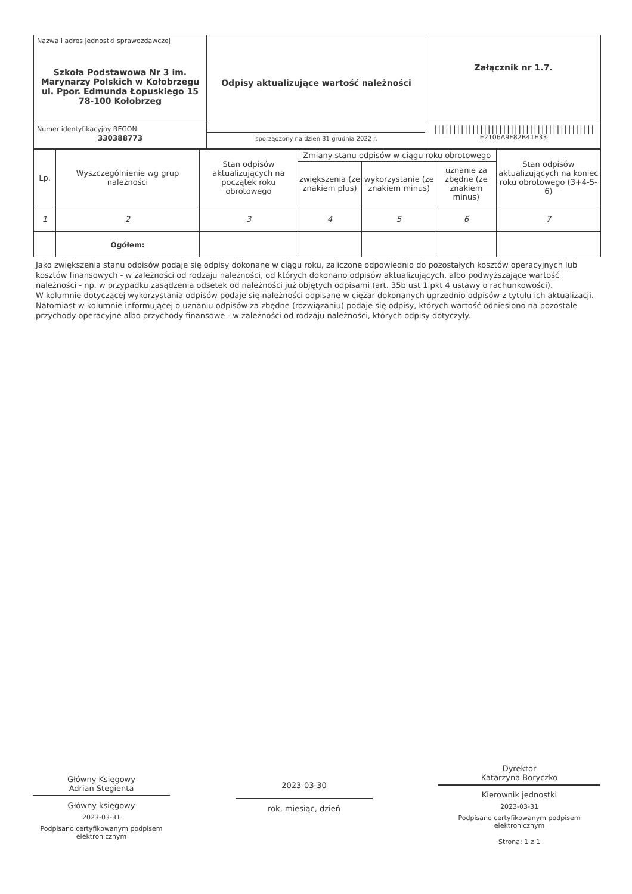| Nazwa i adres jednostki sprawozdawczej Szkoła Podstawowa Nr 3 im. Marynarzy Polskich w Kołobrzegu ul. Ppor. Edmunda Łopuskiego 15 78-100 Kołobrzeg | Odpisy aktualizujące wartość należności sporządzony na dzień 31 grudnia 2022 r. | Załącznik nr 1.7. |
| Numer identyfikacyjny REGON 330388773 | | ////////////////////////////////////////// E2106A9F82B41E33 |
| Lp. | Wyszczególnienie wg grup należności | Stan odpisów aktualizujących na początek roku obrotowego | Zmiany stanu odpisów w ciągu roku obrotowego | | | Stan odpisów aktualizujących na koniec roku obrotowego (3+4-5-6) |
| --- | --- | --- | --- | --- | --- | --- |
| | | | zwiększenia (ze znakiem plus) | wykorzystanie (ze znakiem minus) | uznanie za zbędne (ze znakiem minus) | |
| 1 | 2 | 3 | 4 | 5 | 6 | 7 |
| | Ogółem: | | | | | |
Jako zwiększenia stanu odpisów podaje się odpisy dokonane w ciągu roku, zaliczone odpowiednio do pozostałych kosztów operacyjnych lub kosztów finansowych - w zależności od rodzaju należności, od których dokonano odpisów aktualizujących, albo podwyższające wartość należności - np. w przypadku zasądzenia odsetek od należności już objętych odpisami (art. 35b ust 1 pkt 4 ustawy o rachunkowości).
W kolumnie dotyczącej wykorzystania odpisów podaje się należności odpisane w ciężar dokonanych uprzednio odpisów z tytułu ich aktualizacji. Natomiast w kolumnie informującej o uznaniu odpisów za zbędne (rozwiązaniu) podaje się odpisy, których wartość odniesiono na pozostałe przychody operacyjne albo przychody finansowe - w zależności od rodzaju należności, których odpisy dotyczyły.
Główny Księgowy
Adrian Stegienta
Główny księgowy
2023-03-31
Podpisano certyfikowanym podpisem elektronicznym
2023-03-30
rok, miesiąc, dzień
Dyrektor
Katarzyna Boryczko
Kierownik jednostki
2023-03-31
Podpisano certyfikowanym podpisem elektronicznym
Strona: 1 z 1